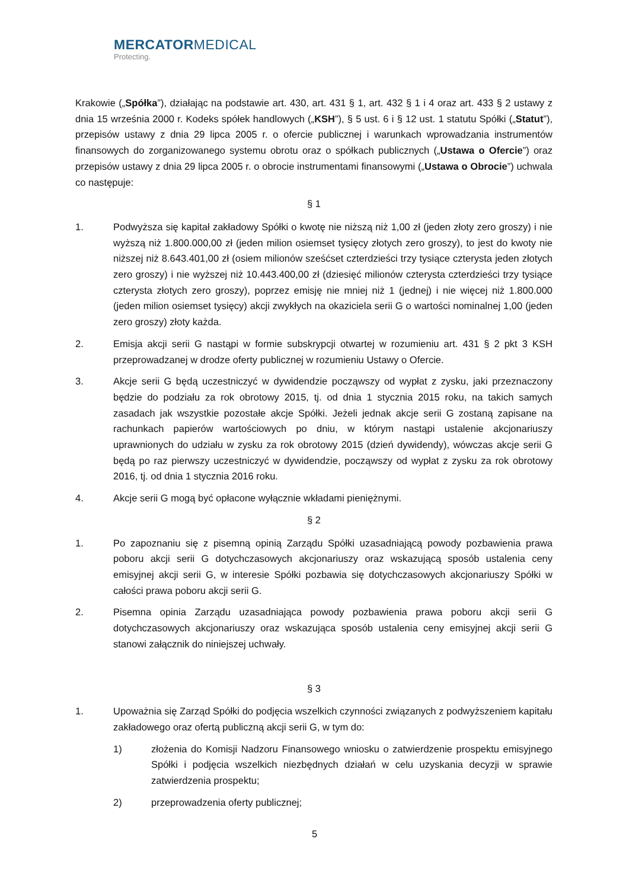MERCATORMEDICAL
Protecting.
Krakowie („Spółka”), działając na podstawie art. 430, art. 431 § 1, art. 432 § 1 i 4 oraz art. 433 § 2 ustawy z dnia 15 września 2000 r. Kodeks spółek handlowych („KSH”), § 5 ust. 6 i § 12 ust. 1 statutu Spółki („Statut”), przepisów ustawy z dnia 29 lipca 2005 r. o ofercie publicznej i warunkach wprowadzania instrumentów finansowych do zorganizowanego systemu obrotu oraz o spółkach publicznych („Ustawa o Ofercie”) oraz przepisów ustawy z dnia 29 lipca 2005 r. o obrocie instrumentami finansowymi („Ustawa o Obrocie”) uchwala co następuje:
§ 1
1. Podwyższa się kapitał zakładowy Spółki o kwotę nie niższą niż 1,00 zł (jeden złoty zero groszy) i nie wyższą niż 1.800.000,00 zł (jeden milion osiemset tysięcy złotych zero groszy), to jest do kwoty nie niższej niż 8.643.401,00 zł (osiem milionów sześćset czterdzieści trzy tysiące czterysta jeden złotych zero groszy) i nie wyższej niż 10.443.400,00 zł (dziesięć milionów czterysta czterdzieści trzy tysiące czterysta złotych zero groszy), poprzez emisję nie mniej niż 1 (jednej) i nie więcej niż 1.800.000 (jeden milion osiemset tysięcy) akcji zwykłych na okaziciela serii G o wartości nominalnej 1,00 (jeden zero groszy) złoty każda.
2. Emisja akcji serii G nastąpi w formie subskrypcji otwartej w rozumieniu art. 431 § 2 pkt 3 KSH przeprowadzanej w drodze oferty publicznej w rozumieniu Ustawy o Ofercie.
3. Akcje serii G będą uczestniczyć w dywidendzie począwszy od wypłat z zysku, jaki przeznaczony będzie do podziału za rok obrotowy 2015, tj. od dnia 1 stycznia 2015 roku, na takich samych zasadach jak wszystkie pozostałe akcje Spółki. Jeżeli jednak akcje serii G zostaną zapisane na rachunkach papierów wartościowych po dniu, w którym nastąpi ustalenie akcjonariuszy uprawnionych do udziału w zysku za rok obrotowy 2015 (dzień dywidendy), wówczas akcje serii G będą po raz pierwszy uczestniczyć w dywidendzie, począwszy od wypłat z zysku za rok obrotowy 2016, tj. od dnia 1 stycznia 2016 roku.
4. Akcje serii G mogą być opłacone wyłącznie wkładami pieniężnymi.
§ 2
1. Po zapoznaniu się z pisemną opinią Zarządu Spółki uzasadniającą powody pozbawienia prawa poboru akcji serii G dotychczasowych akcjonariuszy oraz wskazującą sposób ustalenia ceny emisyjnej akcji serii G, w interesie Spółki pozbawia się dotychczasowych akcjonariuszy Spółki w całości prawa poboru akcji serii G.
2. Pisemna opinia Zarządu uzasadniająca powody pozbawienia prawa poboru akcji serii G dotychczasowych akcjonariuszy oraz wskazująca sposób ustalenia ceny emisyjnej akcji serii G stanowi załącznik do niniejszej uchwały.
§ 3
1. Upoważnia się Zarząd Spółki do podjęcia wszelkich czynności związanych z podwyższeniem kapitału zakładowego oraz ofertą publiczną akcji serii G, w tym do:
1) złożenia do Komisji Nadzoru Finansowego wniosku o zatwierdzenie prospektu emisyjnego Spółki i podjęcia wszelkich niezbędnych działań w celu uzyskania decyzji w sprawie zatwierdzenia prospektu;
2) przeprowadzenia oferty publicznej;
5